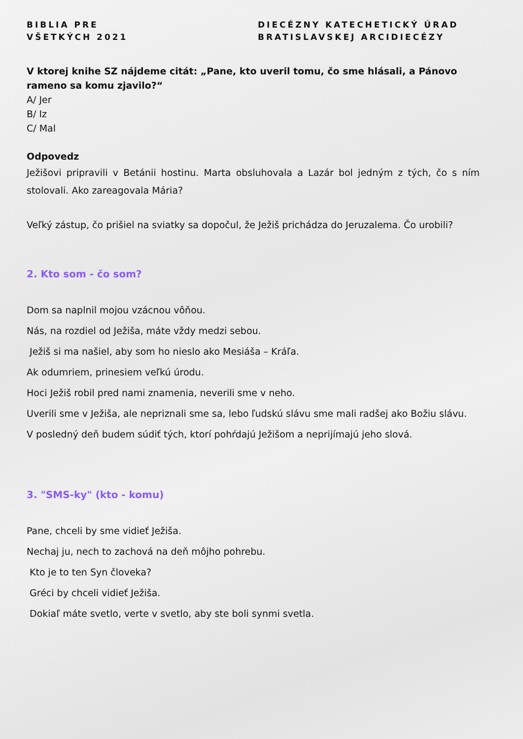BIBLIA PRE
VŠETKÝCH 2021
DIECÉZNY KATECHETICKÝ ÚRAD
BRATISLAVSKEJ ARCIDIECÉZY
V ktorej knihe SZ nájdeme citát: „Pane, kto uveril tomu, čo sme hlásali, a Pánovo rameno sa komu zjavilo?“
A/ Jer
B/ Iz
C/ Mal
Odpovedz
Ježišovi pripravili v Betánii hostinu. Marta obsluhovala a Lazár bol jedným z tých, čo s ním stolovali. Ako zareagovala Mária?
Veľký zástup, čo prišiel na sviatky sa dopočul, že Ježiš prichádza do Jeruzalema. Čo urobili?
2. Kto som - čo som?
Dom sa naplnil mojou vzácnou vôňou.
Nás, na rozdiel od Ježiša, máte vždy medzi sebou.
Ježiš si ma našiel, aby som ho nieslo ako Mesiáša – Kráľa.
Ak odumriem, prinesiem veľkú úrodu.
Hoci Ježiš robil pred nami znamenia, neverili sme v neho.
Uverili sme v Ježiša, ale nepriznali sme sa, lebo ľudskú slávu sme mali radšej ako Božiu slávu.
V posledný deň budem súdiť tých, ktorí pohŕdajú Ježišom a neprijímajú jeho slová.
3. "SMS-ky" (kto - komu)
Pane, chceli by sme vidieť Ježiša.
Nechaj ju, nech to zachová na deň môjho pohrebu.
Kto je to ten Syn človeka?
Gréci by chceli vidieť Ježiša.
Dokiaľ máte svetlo, verte v svetlo, aby ste boli synmi svetla.